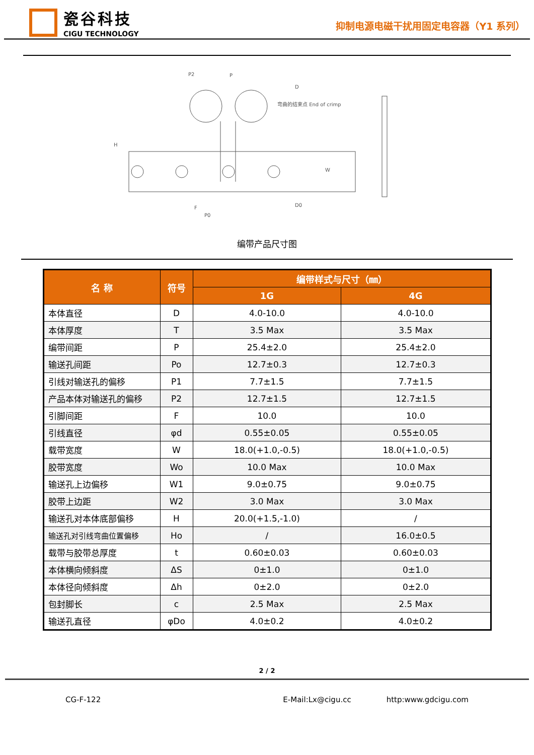瓷谷科技
CIGU TECHNOLOGY
抑制电源电磁干扰用固定电容器（Y1 系列）
P2
P
D
弯曲的结束点 End of crimp
H
F
P0
D0
W
编带产品尺寸图
| 名 称 | 符号 | 编带样式与尺寸（㎜） | |
| --- | --- | --- | --- |
| | | 1G | 4G |
| 本体直径 | D | 4.0-10.0 | 4.0-10.0 |
| 本体厚度 | T | 3.5 Max | 3.5 Max |
| 编带间距 | P | 25.4±2.0 | 25.4±2.0 |
| 输送孔间距 | Po | 12.7±0.3 | 12.7±0.3 |
| 引线对输送孔的偏移 | P1 | 7.7±1.5 | 7.7±1.5 |
| 产品本体对输送孔的偏移 | P2 | 12.7±1.5 | 12.7±1.5 |
| 引脚间距 | F | 10.0 | 10.0 |
| 引线直径 | φd | 0.55±0.05 | 0.55±0.05 |
| 载带宽度 | W | 18.0(+1.0,-0.5) | 18.0(+1.0,-0.5) |
| 胶带宽度 | Wo | 10.0 Max | 10.0 Max |
| 输送孔上边偏移 | W1 | 9.0±0.75 | 9.0±0.75 |
| 胶带上边距 | W2 | 3.0 Max | 3.0 Max |
| 输送孔对本体底部偏移 | H | 20.0(+1.5,-1.0) | / |
| 输送孔对引线弯曲位置偏移 | Ho | / | 16.0±0.5 |
| 载带与胶带总厚度 | t | 0.60±0.03 | 0.60±0.03 |
| 本体横向倾斜度 | ΔS | 0±1.0 | 0±1.0 |
| 本体径向倾斜度 | Δh | 0±2.0 | 0±2.0 |
| 包封脚长 | c | 2.5 Max | 2.5 Max |
| 输送孔直径 | φDo | 4.0±0.2 | 4.0±0.2 |
2 / 2
CG-F-122 E-Mail:Lx@cigu.cc http:www.gdcigu.com